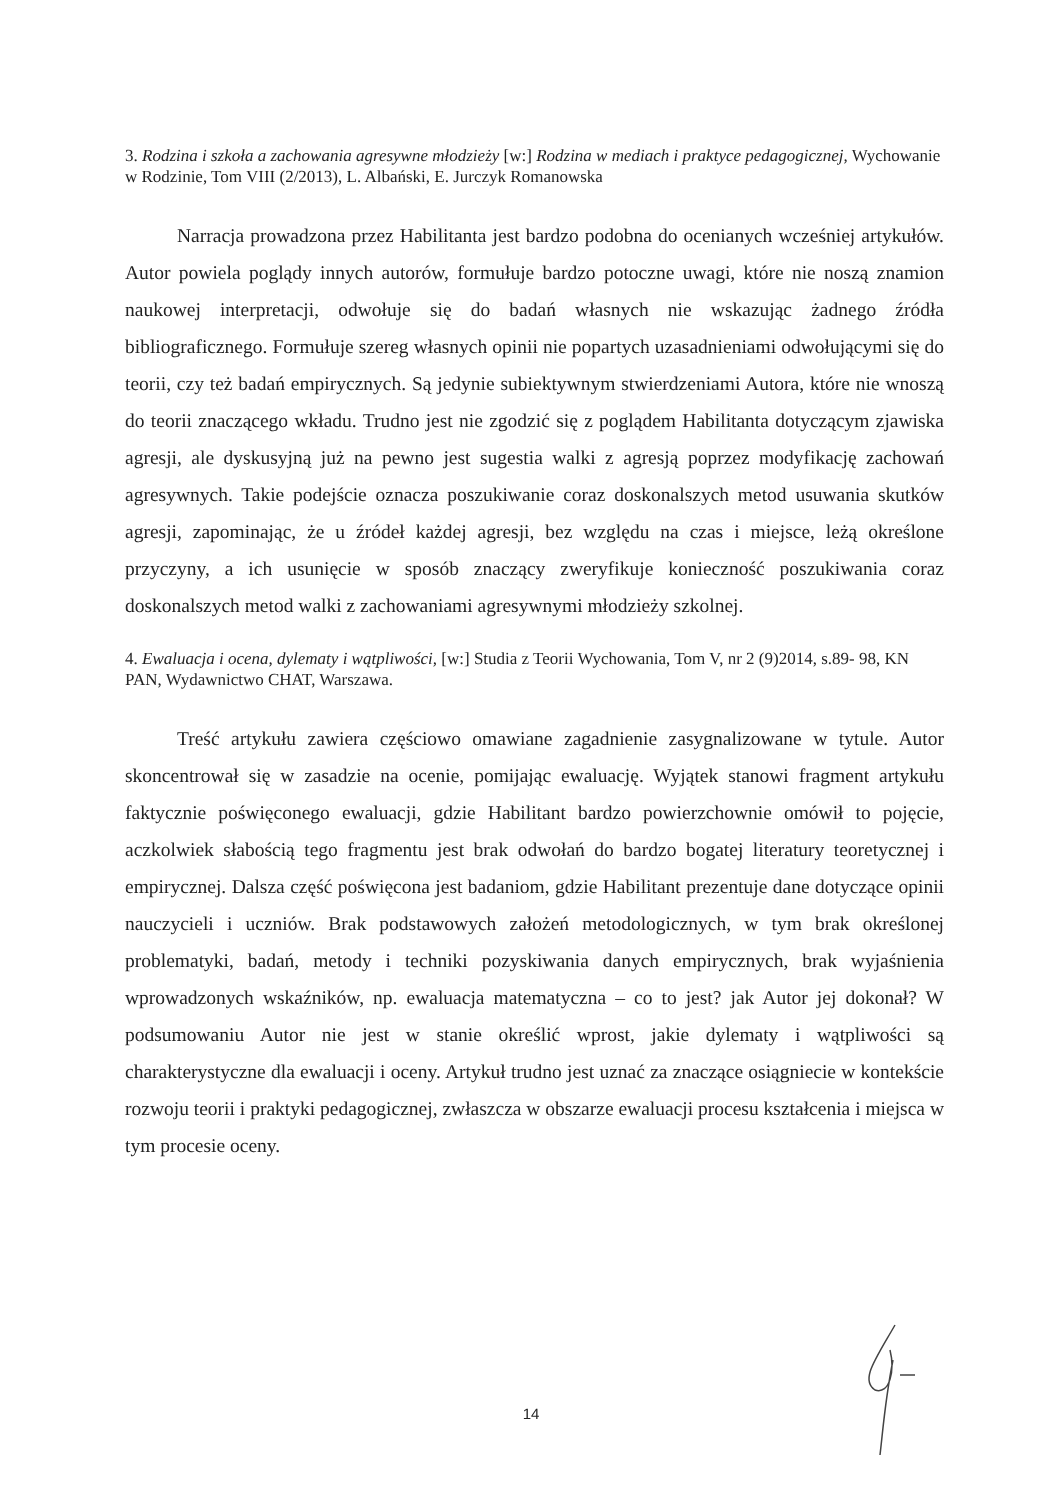3. Rodzina i szkoła a zachowania agresywne młodzieży [w:] Rodzina w mediach i praktyce pedagogicznej, Wychowanie w Rodzinie, Tom VIII (2/2013), L. Albański, E. Jurczyk Romanowska
Narracja prowadzona przez Habilitanta jest bardzo podobna do ocenianych wcześniej artykułów. Autor powiela poglądy innych autorów, formułuje bardzo potoczne uwagi, które nie noszą znamion naukowej interpretacji, odwołuje się do badań własnych nie wskazując żadnego źródła bibliograficznego. Formułuje szereg własnych opinii nie popartych uzasadnieniami odwołującymi się do teorii, czy też badań empirycznych. Są jedynie subiektywnym stwierdzeniami Autora, które nie wnoszą do teorii znaczącego wkładu. Trudno jest nie zgodzić się z poglądem Habilitanta dotyczącym zjawiska agresji, ale dyskusyjną już na pewno jest sugestia walki z agresją poprzez modyfikację zachowań agresywnych. Takie podejście oznacza poszukiwanie coraz doskonalszych metod usuwania skutków agresji, zapominając, że u źródeł każdej agresji, bez względu na czas i miejsce, leżą określone przyczyny, a ich usunięcie w sposób znaczący zweryfikuje konieczność poszukiwania coraz doskonalszych metod walki z zachowaniami agresywnymi młodzieży szkolnej.
4. Ewaluacja i ocena, dylematy i wątpliwości, [w:] Studia z Teorii Wychowania, Tom V, nr 2 (9)2014, s.89- 98, KN PAN, Wydawnictwo CHAT, Warszawa.
Treść artykułu zawiera częściowo omawiane zagadnienie zasygnalizowane w tytule. Autor skoncentrował się w zasadzie na ocenie, pomijając ewaluację. Wyjątek stanowi fragment artykułu faktycznie poświęconego ewaluacji, gdzie Habilitant bardzo powierzchownie omówił to pojęcie, aczkolwiek słabością tego fragmentu jest brak odwołań do bardzo bogatej literatury teoretycznej i empirycznej. Dalsza część poświęcona jest badaniom, gdzie Habilitant prezentuje dane dotyczące opinii nauczycieli i uczniów. Brak podstawowych założeń metodologicznych, w tym brak określonej problematyki, badań, metody i techniki pozyskiwania danych empirycznych, brak wyjaśnienia wprowadzonych wskaźników, np. ewaluacja matematyczna – co to jest? jak Autor jej dokonał? W podsumowaniu Autor nie jest w stanie określić wprost, jakie dylematy i wątpliwości są charakterystyczne dla ewaluacji i oceny. Artykuł trudno jest uznać za znaczące osiągniecie w kontekście rozwoju teorii i praktyki pedagogicznej, zwłaszcza w obszarze ewaluacji procesu kształcenia i miejsca w tym procesie oceny.
14